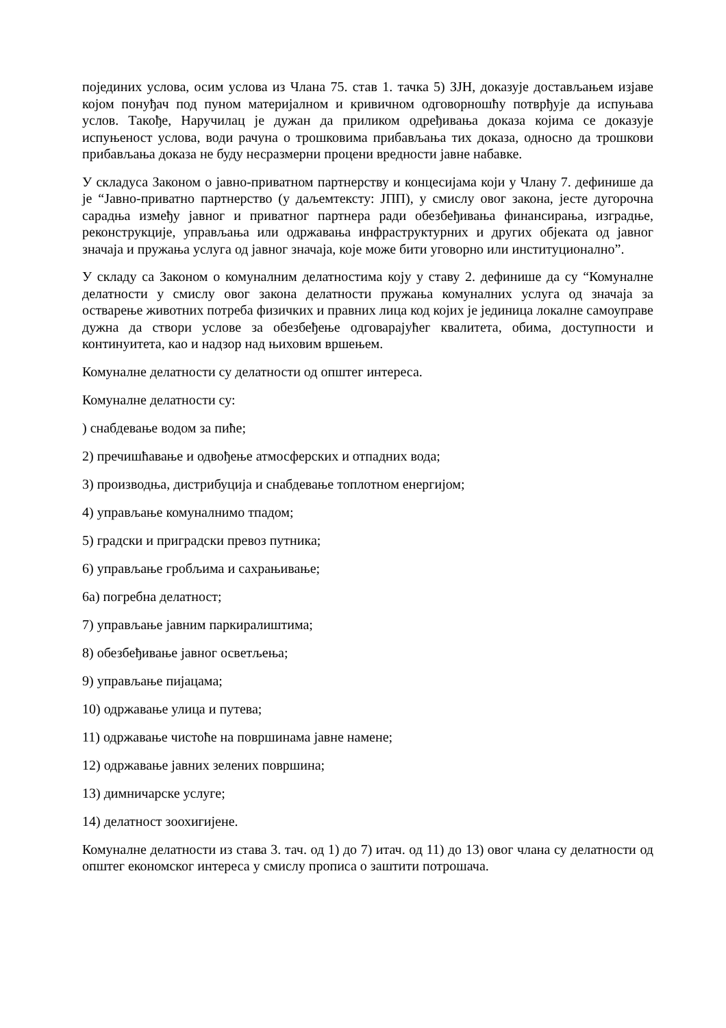појединих услова, осим услова из Члана 75. став 1. тачка 5) ЗЈН, доказује достављањем изјаве којом понуђач под пуном материјалном и кривичном одговорношћу потврђује да испуњава услов. Такође, Наручилац је дужан да приликом одређивања доказа којима се доказује испуњеност услова, води рачуна о трошковима прибављања тих доказа, односно да трошкови прибављања доказа не буду несразмерни процени вредности јавне набавке.
У складуса Законом о јавно-приватном партнерству и концесијама који у Члану 7. дефинише да је “Јавно-приватно партнерство (у даљемтексту: ЈПП), у смислу овог закона, јесте дугорочна сарадња између јавног и приватног партнера ради обезбеђивања финансирања, изградње, реконструкције, управљања или одржавања инфраструктурних и других објеката од јавног значаја и пружања услуга од јавног значаја, које може бити уговорно или институционално”.
У складу са Законом о комуналним делатностима коју у ставу 2. дефинише да су “Комуналне делатности у смислу овог закона делатности пружања комуналних услуга од значаја за остварење животних потреба физичких и правних лица код којих је јединица локалне самоуправе дужна да створи услове за обезбеђење одговарајућег квалитета, обима, доступности и континуитета, као и надзор над њиховим вршењем.
Комуналне делатности су делатности од општег интереса.
Комуналне делатности су:
) снабдевање водом за пиће;
2) пречишћавање и одвођење атмосферских и отпадних вода;
3) производња, дистрибуција и снабдевање топлотном енергијом;
4) управљање комуналнимо тпадом;
5) градски и приградски превоз путника;
6) управљање гробљима и сахрањивање;
6а) погребна делатност;
7) управљање јавним паркиралиштима;
8) обезбеђивање јавног осветљења;
9) управљање пијацама;
10) одржавање улица и путева;
11) одржавање чистоће на површинама јавне намене;
12) одржавање јавних зелених површина;
13) димничарске услуге;
14) делатност зоохигијене.
Комуналне делатности из става 3. тач. од 1) до 7) итач. од 11) до 13) овог члана су делатности од општег економског интереса у смислу прописа о заштити потрошача.